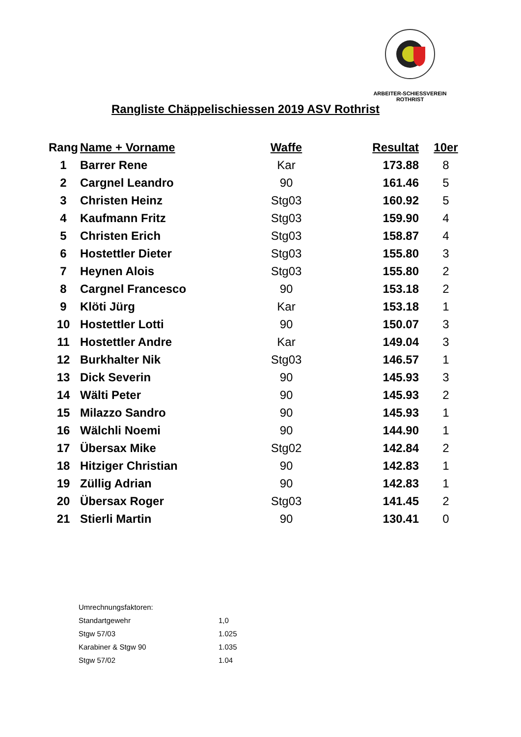ARBEITER-SCHIESSVEREIN ROTHRIST
Rangliste Chäppelischiessen 2019 ASV Rothrist
| Rang | Name + Vorname | Waffe | Resultat | 10er |
| --- | --- | --- | --- | --- |
| 1 | Barrer Rene | Kar | 173.88 | 8 |
| 2 | Cargnel Leandro | 90 | 161.46 | 5 |
| 3 | Christen Heinz | Stg03 | 160.92 | 5 |
| 4 | Kaufmann Fritz | Stg03 | 159.90 | 4 |
| 5 | Christen Erich | Stg03 | 158.87 | 4 |
| 6 | Hostettler Dieter | Stg03 | 155.80 | 3 |
| 7 | Heynen Alois | Stg03 | 155.80 | 2 |
| 8 | Cargnel Francesco | 90 | 153.18 | 2 |
| 9 | Klöti Jürg | Kar | 153.18 | 1 |
| 10 | Hostettler Lotti | 90 | 150.07 | 3 |
| 11 | Hostettler Andre | Kar | 149.04 | 3 |
| 12 | Burkhalter Nik | Stg03 | 146.57 | 1 |
| 13 | Dick Severin | 90 | 145.93 | 3 |
| 14 | Wälti Peter | 90 | 145.93 | 2 |
| 15 | Milazzo Sandro | 90 | 145.93 | 1 |
| 16 | Wälchli Noemi | 90 | 144.90 | 1 |
| 17 | Übersax Mike | Stg02 | 142.84 | 2 |
| 18 | Hitziger Christian | 90 | 142.83 | 1 |
| 19 | Züllig Adrian | 90 | 142.83 | 1 |
| 20 | Übersax Roger | Stg03 | 141.45 | 2 |
| 21 | Stierli Martin | 90 | 130.41 | 0 |
| Umrechnungsfaktoren: | |
| Standartgewehr | 1,0 |
| Stgw 57/03 | 1.025 |
| Karabiner & Stgw 90 | 1.035 |
| Stgw 57/02 | 1.04 |